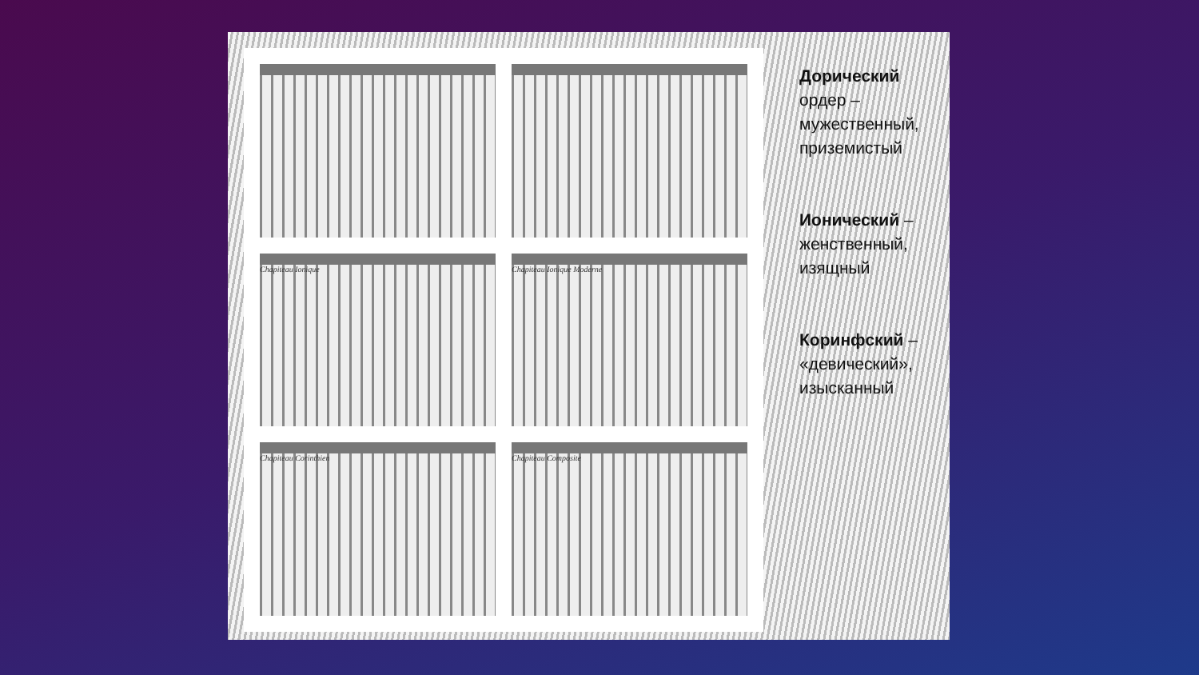Chapiteau Ionique
Chapiteau Ionique Moderne
Chapiteau Corinthien
Chapiteau Composite
Дорический ордер – мужественный, приземистый
Ионический – женственный, изящный
Коринфский – «девический», изысканный